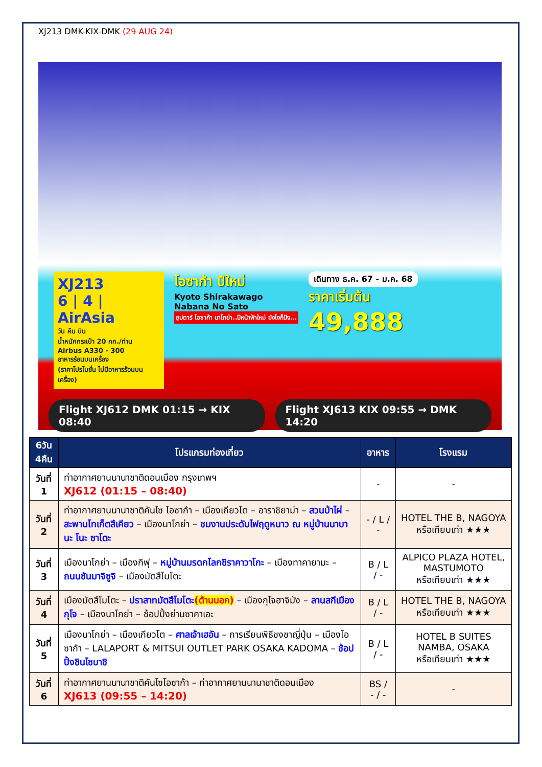XJ213 DMK-KIX-DMK (29 AUG 24)
XJ213
6 | 4 | AirAsia
วัน คืน บิน
น้ำหนักกระเป๋า 20 กก./ท่าน
Airbus A330 - 300
อาหารร้อนบนเครื่อง
(ราคาโปรโมชั่น ไม่มีอาหารร้อนบนเครื่อง)
โอซาก้า ปีใหม่
Kyoto Shirakawago
Nabana No Sato
ซุปตาร์ โอซาก้า นาโกย่า..ปีหน้าฟ้าใหม่ ยังไงก็ปัง...
เดินทาง ธ.ค. 67 - ม.ค. 68
ราคาเริ่มต้น
49,888
Flight XJ612 DMK 01:15 → KIX 08:40
Flight XJ613 KIX 09:55 → DMK 14:20
| 6วัน 4คืน | โปรแกรมท่องเที่ยว | อาหาร | โรงแรม |
| --- | --- | --- | --- |
| วันที่ 1 | ท่าอากาศยานนานาชาติดอนเมือง กรุงเทพฯ XJ612 (01:15 – 08:40) | - | - |
| วันที่ 2 | ท่าอากาศยานนานาชาติคันไซ โอซาก้า – เมืองเกียวโต – อาราชิยาม่า – สวนป่าไผ่ – สะพานโทเก็ตสึเคียว – เมืองนาโกย่า – ชมงานประดับไฟฤดูหนาว ณ หมู่บ้านนาบานะ โนะ ซาโตะ | - / L / - | HOTEL THE B, NAGOYA หรือเทียบเท่า ★★★ |
| วันที่ 3 | เมืองนาโกย่า – เมืองกิฟุ – หมู่บ้านมรดกโลกชิราคาวาโกะ – เมืองทาคายามะ – ถนนซันมาจิซูจิ – เมืองมัตสึโมโตะ | B / L / - | ALPICO PLAZA HOTEL, MASTUMOTO หรือเทียบเท่า ★★★ |
| วันที่ 4 | เมืองมัตสึโมโตะ – ปราสาทมัตสึโมโตะ (ด้านนอก) – เมืองกุโจฮาจิมัง – ลานสกีเมืองกุโจ – เมืองนาโกย่า – ช้อปปิ้งย่านซาคาเอะ | B / L / - | HOTEL THE B, NAGOYA หรือเทียบเท่า ★★★ |
| วันที่ 5 | เมืองนาโกย่า – เมืองเกียวโต – ศาลเจ้าเฮอัน – การเรียนพิธีชงชาญี่ปุ่น – เมืองโอซาก้า – LALAPORT & MITSUI OUTLET PARK OSAKA KADOMA – ช้อปปิ้งชินไซบาชิ | B / L / - | HOTEL B SUITES NAMBA, OSAKA หรือเทียบเท่า ★★★ |
| วันที่ 6 | ท่าอากาศยานนานาชาติคันไซโอซาก้า – ท่าอากาศยานนานาชาติดอนเมือง XJ613 (09:55 – 14:20) | BS / - / - | - |